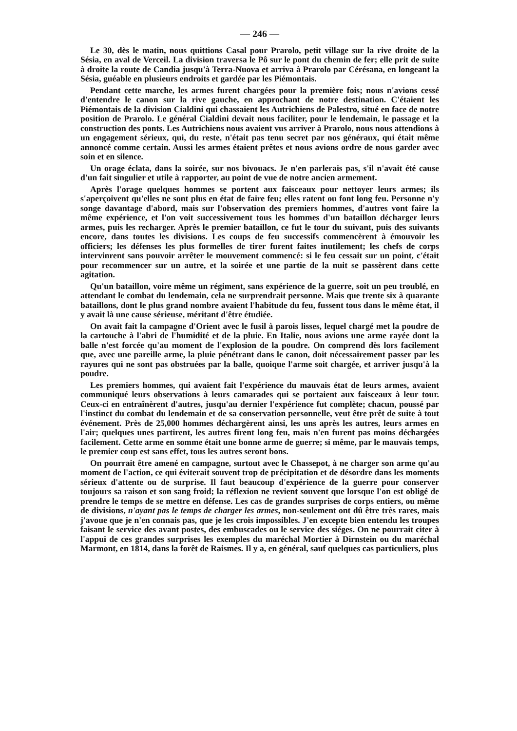— 246 —
Le 30, dès le matin, nous quittions Casal pour Prarolo, petit village sur la rive droite de la Sésia, en aval de Verceil. La division traversa le Pô sur le pont du chemin de fer; elle prit de suite à droite la route de Candia jusqu'à Terra-Nuova et arriva à Prarolo par Cérésana, en longeant la Sésia, guéable en plusieurs endroits et gardée par les Piémontais.
Pendant cette marche, les armes furent chargées pour la première fois; nous n'avions cessé d'entendre le canon sur la rive gauche, en approchant de notre destination. C'étaient les Piémontais de la division Cialdini qui chassaient les Autrichiens de Palestro, situé en face de notre position de Prarolo. Le général Cialdini devait nous faciliter, pour le lendemain, le passage et la construction des ponts. Les Autrichiens nous avaient vus arriver à Prarolo, nous nous attendions à un engagement sérieux, qui, du reste, n'était pas tenu secret par nos généraux, qui était même annoncé comme certain. Aussi les armes étaient prêtes et nous avions ordre de nous garder avec soin et en silence.
Un orage éclata, dans la soirée, sur nos bivouacs. Je n'en parlerais pas, s'il n'avait été cause d'un fait singulier et utile à rapporter, au point de vue de notre ancien armement.
Après l'orage quelques hommes se portent aux faisceaux pour nettoyer leurs armes; ils s'aperçoivent qu'elles ne sont plus en état de faire feu; elles ratent ou font long feu. Personne n'y songe davantage d'abord, mais sur l'observation des premiers hommes, d'autres vont faire la même expérience, et l'on voit successivement tous les hommes d'un bataillon décharger leurs armes, puis les recharger. Après le premier bataillon, ce fut le tour du suivant, puis des suivants encore, dans toutes les divisions. Les coups de feu successifs commencèrent à émouvoir les officiers; les défenses les plus formelles de tirer furent faites inutilement; les chefs de corps intervinrent sans pouvoir arrêter le mouvement commencé: si le feu cessait sur un point, c'était pour recommencer sur un autre, et la soirée et une partie de la nuit se passèrent dans cette agitation.
Qu'un bataillon, voire même un régiment, sans expérience de la guerre, soit un peu troublé, en attendant le combat du lendemain, cela ne surprendrait personne. Mais que trente six à quarante bataillons, dont le plus grand nombre avaient l'habitude du feu, fussent tous dans le même état, il y avait là une cause sérieuse, méritant d'être étudiée.
On avait fait la campagne d'Orient avec le fusil à parois lisses, lequel chargé met la poudre de la cartouche à l'abri de l'humidité et de la pluie. En Italie, nous avions une arme rayée dont la balle n'est forcée qu'au moment de l'explosion de la poudre. On comprend dès lors facilement que, avec une pareille arme, la pluie pénétrant dans le canon, doit nécessairement passer par les rayures qui ne sont pas obstruées par la balle, quoique l'arme soit chargée, et arriver jusqu'à la poudre.
Les premiers hommes, qui avaient fait l'expérience du mauvais état de leurs armes, avaient communiqué leurs observations à leurs camarades qui se portaient aux faisceaux à leur tour. Ceux-ci en entraînèrent d'autres, jusqu'au dernier l'expérience fut complète; chacun, poussé par l'instinct du combat du lendemain et de sa conservation personnelle, veut être prêt de suite à tout événement. Près de 25,000 hommes déchargèrent ainsi, les uns après les autres, leurs armes en l'air; quelques unes partirent, les autres firent long feu, mais n'en furent pas moins déchargées facilement. Cette arme en somme était une bonne arme de guerre; si même, par le mauvais temps, le premier coup est sans effet, tous les autres seront bons.
On pourrait être amené en campagne, surtout avec le Chassepot, à ne charger son arme qu'au moment de l'action, ce qui éviterait souvent trop de précipitation et de désordre dans les moments sérieux d'attente ou de surprise. Il faut beaucoup d'expérience de la guerre pour conserver toujours sa raison et son sang froid; la réflexion ne revient souvent que lorsque l'on est obligé de prendre le temps de se mettre en défense. Les cas de grandes surprises de corps entiers, ou même de divisions, n'ayant pas le temps de charger les armes, non-seulement ont dû être très rares, mais j'avoue que je n'en connais pas, que je les crois impossibles. J'en excepte bien entendu les troupes faisant le service des avant postes, des embuscades ou le service des siéges. On ne pourrait citer à l'appui de ces grandes surprises les exemples du maréchal Mortier à Dirnstein ou du maréchal Marmont, en 1814, dans la forêt de Raismes. Il y a, en général, sauf quelques cas particuliers, plus